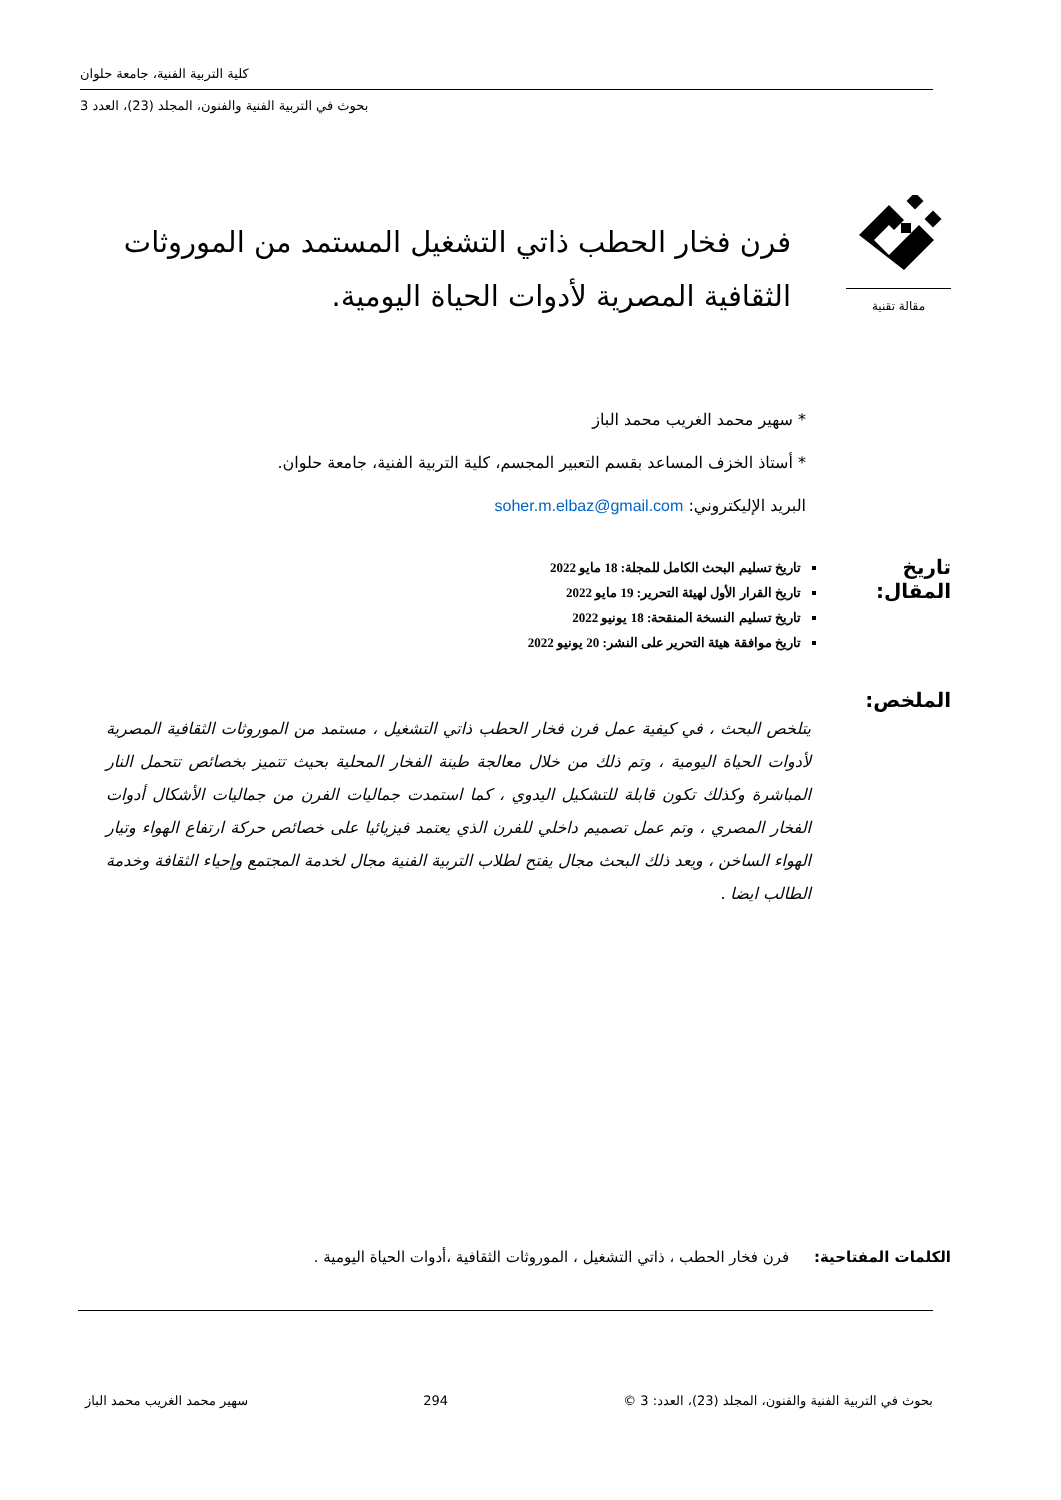كلية التربية الفنية، جامعة حلوان
بحوث في التربية الفنية والفنون، المجلد (23)، العدد 3
مقالة تقنية
فرن فخار الحطب ذاتي التشغيل المستمد من الموروثات الثقافية المصرية لأدوات الحياة اليومية.
* سهير محمد الغريب محمد الباز
* أستاذ الخزف المساعد بقسم التعبير المجسم، كلية التربية الفنية، جامعة حلوان.
البريد الإليكتروني: soher.m.elbaz@gmail.com
تاريخ المقال:
تاريخ تسليم البحث الكامل للمجلة: 18 مايو 2022
تاريخ القرار الأول لهيئة التحرير: 19 مايو 2022
تاريخ تسليم النسخة المنقحة: 18 يونيو 2022
تاريخ موافقة هيئة التحرير على النشر: 20 يونيو 2022
الملخص:
يتلخص البحث ، في كيفية عمل فرن فخار الحطب ذاتي التشغيل ، مستمد من الموروثات الثقافية المصرية لأدوات الحياة اليومية ، وتم ذلك من خلال معالجة طينة الفخار المحلية بحيث تتميز بخصائص تتحمل النار المباشرة وكذلك تكون قابلة للتشكيل اليدوي ، كما استمدت جماليات الفرن من جماليات الأشكال أدوات الفخار المصري ، وتم عمل تصميم داخلي للفرن الذي يعتمد فيزيائيا على خصائص حركة ارتفاع الهواء وتيار الهواء الساخن ، ويعد ذلك البحث مجال يفتح لطلاب التربية الفنية مجال لخدمة المجتمع وإحياء الثقافة وخدمة الطالب ايضا .
الكلمات المفتاحية: فرن فخار الحطب ، ذاتي التشغيل ، الموروثات الثقافية ،أدوات الحياة اليومية .
بحوث في التربية الفنية والفنون، المجلد (23)، العدد: 3 © 294 سهير محمد الغريب محمد الباز